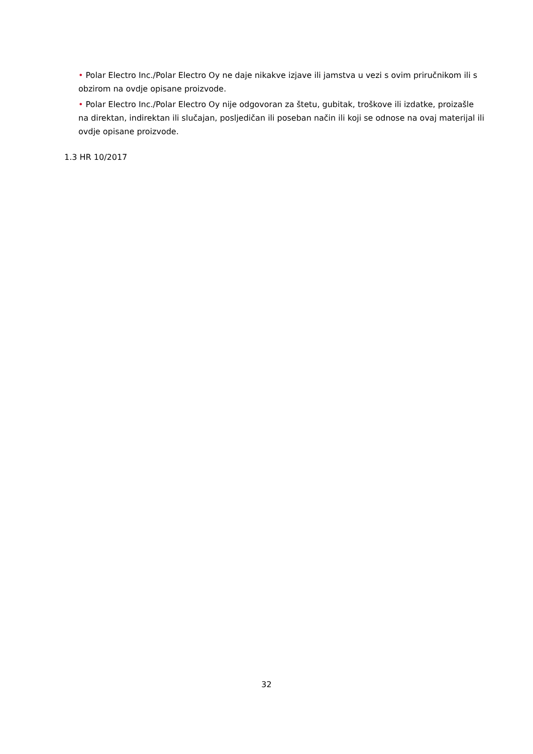• Polar Electro Inc./Polar Electro Oy ne daje nikakve izjave ili jamstva u vezi s ovim priručnikom ili s obzirom na ovdje opisane proizvode.
• Polar Electro Inc./Polar Electro Oy nije odgovoran za štetu, gubitak, troškove ili izdatke, proizašle na direktan, indirektan ili slučajan, posljedičan ili poseban način ili koji se odnose na ovaj materijal ili ovdje opisane proizvode.
1.3 HR 10/2017
32